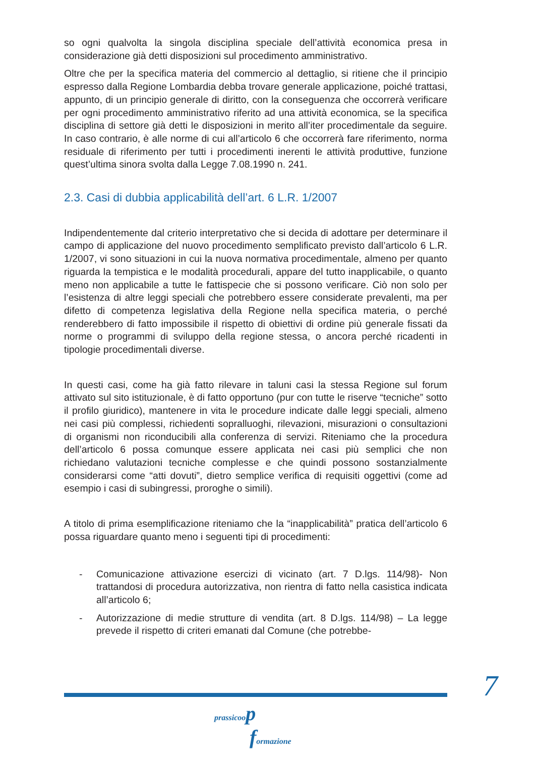so ogni qualvolta la singola disciplina speciale dell’attività economica presa in considerazione già detti disposizioni sul procedimento amministrativo.
Oltre che per la specifica materia del commercio al dettaglio, si ritiene che il principio espresso dalla Regione Lombardia debba trovare generale applicazione, poiché trattasi, appunto, di un principio generale di diritto, con la conseguenza che occorrerà verificare per ogni procedimento amministrativo riferito ad una attività economica, se la specifica disciplina di settore già detti le disposizioni in merito all’iter procedimentale da seguire. In caso contrario, è alle norme di cui all’articolo 6 che occorrerà fare riferimento, norma residuale di riferimento per tutti i procedimenti inerenti le attività produttive, funzione quest’ultima sinora svolta dalla Legge 7.08.1990 n. 241.
2.3. Casi di dubbia applicabilità dell’art. 6 L.R. 1/2007
Indipendentemente dal criterio interpretativo che si decida di adottare per determinare il campo di applicazione del nuovo procedimento semplificato previsto dall’articolo 6 L.R. 1/2007, vi sono situazioni in cui la nuova normativa procedimentale, almeno per quanto riguarda la tempistica e le modalità procedurali, appare del tutto inapplicabile, o quanto meno non applicabile a tutte le fattispecie che si possono verificare. Ciò non solo per l’esistenza di altre leggi speciali che potrebbero essere considerate prevalenti, ma per difetto di competenza legislativa della Regione nella specifica materia, o perché renderebbero di fatto impossibile il rispetto di obiettivi di ordine più generale fissati da norme o programmi di sviluppo della regione stessa, o ancora perché ricadenti in tipologie procedimentali diverse.
In questi casi, come ha già fatto rilevare in taluni casi la stessa Regione sul forum attivato sul sito istituzionale, è di fatto opportuno (pur con tutte le riserve “tecniche” sotto il profilo giuridico), mantenere in vita le procedure indicate dalle leggi speciali, almeno nei casi più complessi, richiedenti sopralluoghi, rilevazioni, misurazioni o consultazioni di organismi non riconducibili alla conferenza di servizi. Riteniamo che la procedura dell’articolo 6 possa comunque essere applicata nei casi più semplici che non richiedano valutazioni tecniche complesse e che quindi possono sostanzialmente considerarsi come “atti dovuti”, dietro semplice verifica di requisiti oggettivi (come ad esempio i casi di subingressi, proroghe o simili).
A titolo di prima esemplificazione riteniamo che la “inapplicabilità” pratica dell’articolo 6 possa riguardare quanto meno i seguenti tipi di procedimenti:
- Comunicazione attivazione esercizi di vicinato (art. 7 D.lgs. 114/98)- Non trattandosi di procedura autorizzativa, non rientra di fatto nella casistica indicata all’articolo 6;
- Autorizzazione di medie strutture di vendita (art. 8 D.lgs. 114/98) – La legge prevede il rispetto di criteri emanati dal Comune (che potrebbe-
7
prassicoo p
formazione